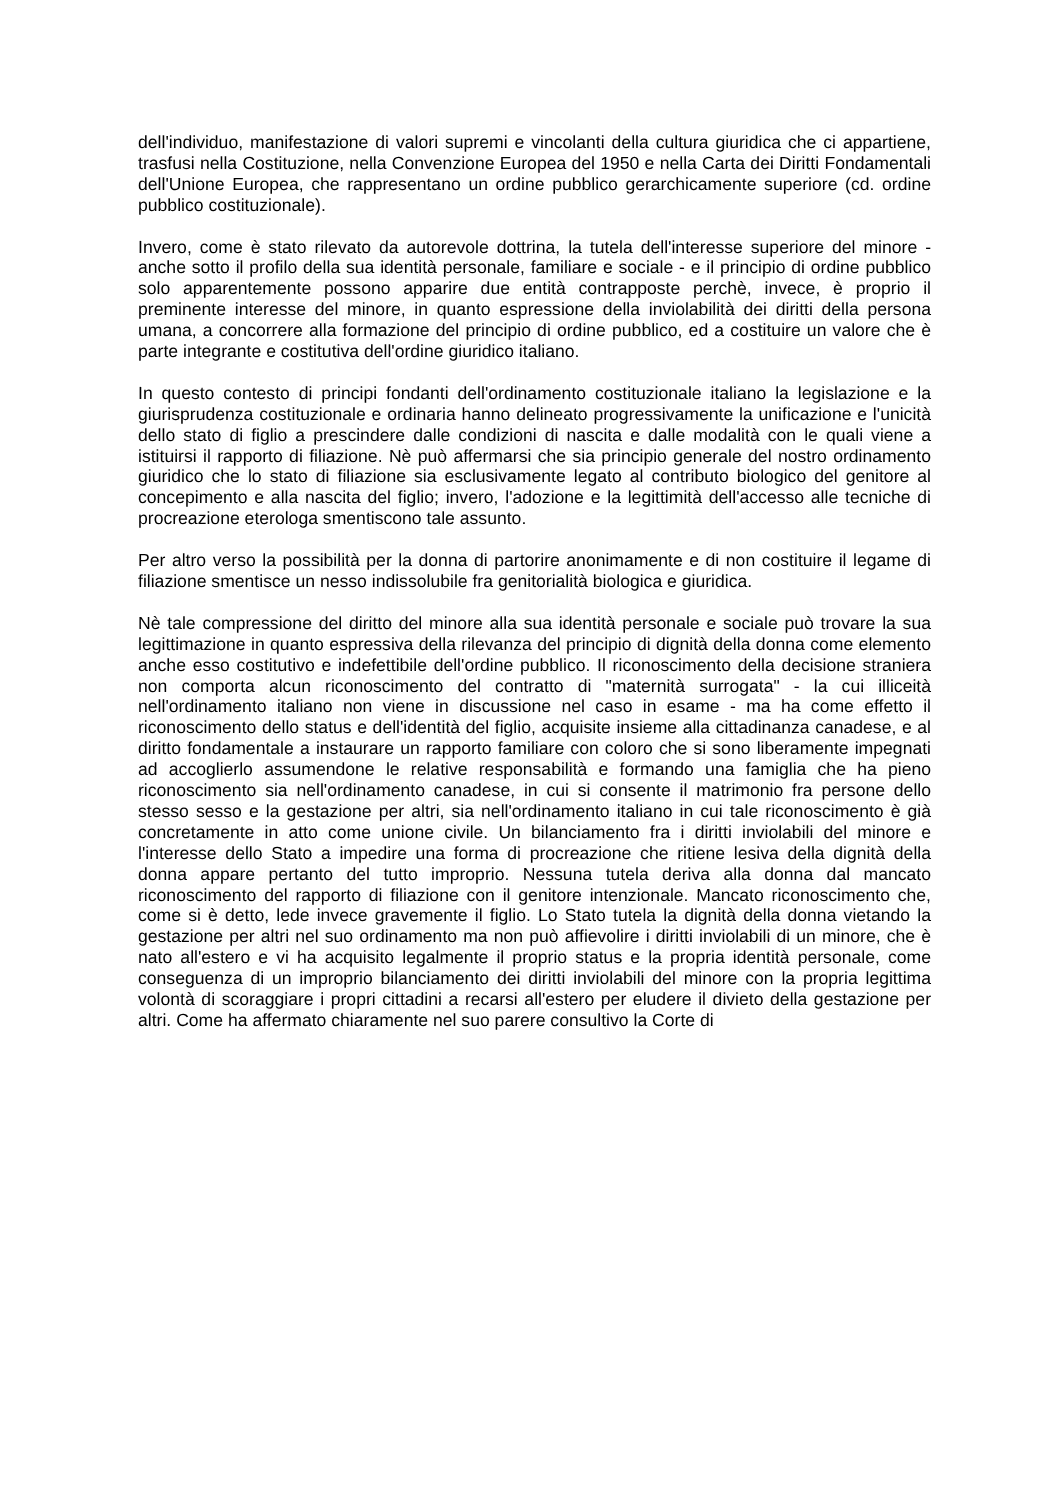dell'individuo, manifestazione di valori supremi e vincolanti della cultura giuridica che ci appartiene, trasfusi nella Costituzione, nella Convenzione Europea del 1950 e nella Carta dei Diritti Fondamentali dell'Unione Europea, che rappresentano un ordine pubblico gerarchicamente superiore (cd. ordine pubblico costituzionale).
Invero, come è stato rilevato da autorevole dottrina, la tutela dell'interesse superiore del minore - anche sotto il profilo della sua identità personale, familiare e sociale - e il principio di ordine pubblico solo apparentemente possono apparire due entità contrapposte perchè, invece, è proprio il preminente interesse del minore, in quanto espressione della inviolabilità dei diritti della persona umana, a concorrere alla formazione del principio di ordine pubblico, ed a costituire un valore che è parte integrante e costitutiva dell'ordine giuridico italiano.
In questo contesto di principi fondanti dell'ordinamento costituzionale italiano la legislazione e la giurisprudenza costituzionale e ordinaria hanno delineato progressivamente la unificazione e l'unicità dello stato di figlio a prescindere dalle condizioni di nascita e dalle modalità con le quali viene a istituirsi il rapporto di filiazione. Nè può affermarsi che sia principio generale del nostro ordinamento giuridico che lo stato di filiazione sia esclusivamente legato al contributo biologico del genitore al concepimento e alla nascita del figlio; invero, l'adozione e la legittimità dell'accesso alle tecniche di procreazione eterologa smentiscono tale assunto.
Per altro verso la possibilità per la donna di partorire anonimamente e di non costituire il legame di filiazione smentisce un nesso indissolubile fra genitorialità biologica e giuridica.
Nè tale compressione del diritto del minore alla sua identità personale e sociale può trovare la sua legittimazione in quanto espressiva della rilevanza del principio di dignità della donna come elemento anche esso costitutivo e indefettibile dell'ordine pubblico. Il riconoscimento della decisione straniera non comporta alcun riconoscimento del contratto di "maternità surrogata" - la cui illiceità nell'ordinamento italiano non viene in discussione nel caso in esame - ma ha come effetto il riconoscimento dello status e dell'identità del figlio, acquisite insieme alla cittadinanza canadese, e al diritto fondamentale a instaurare un rapporto familiare con coloro che si sono liberamente impegnati ad accoglierlo assumendone le relative responsabilità e formando una famiglia che ha pieno riconoscimento sia nell'ordinamento canadese, in cui si consente il matrimonio fra persone dello stesso sesso e la gestazione per altri, sia nell'ordinamento italiano in cui tale riconoscimento è già concretamente in atto come unione civile. Un bilanciamento fra i diritti inviolabili del minore e l'interesse dello Stato a impedire una forma di procreazione che ritiene lesiva della dignità della donna appare pertanto del tutto improprio. Nessuna tutela deriva alla donna dal mancato riconoscimento del rapporto di filiazione con il genitore intenzionale. Mancato riconoscimento che, come si è detto, lede invece gravemente il figlio. Lo Stato tutela la dignità della donna vietando la gestazione per altri nel suo ordinamento ma non può affievolire i diritti inviolabili di un minore, che è nato all'estero e vi ha acquisito legalmente il proprio status e la propria identità personale, come conseguenza di un improprio bilanciamento dei diritti inviolabili del minore con la propria legittima volontà di scoraggiare i propri cittadini a recarsi all'estero per eludere il divieto della gestazione per altri. Come ha affermato chiaramente nel suo parere consultivo la Corte di